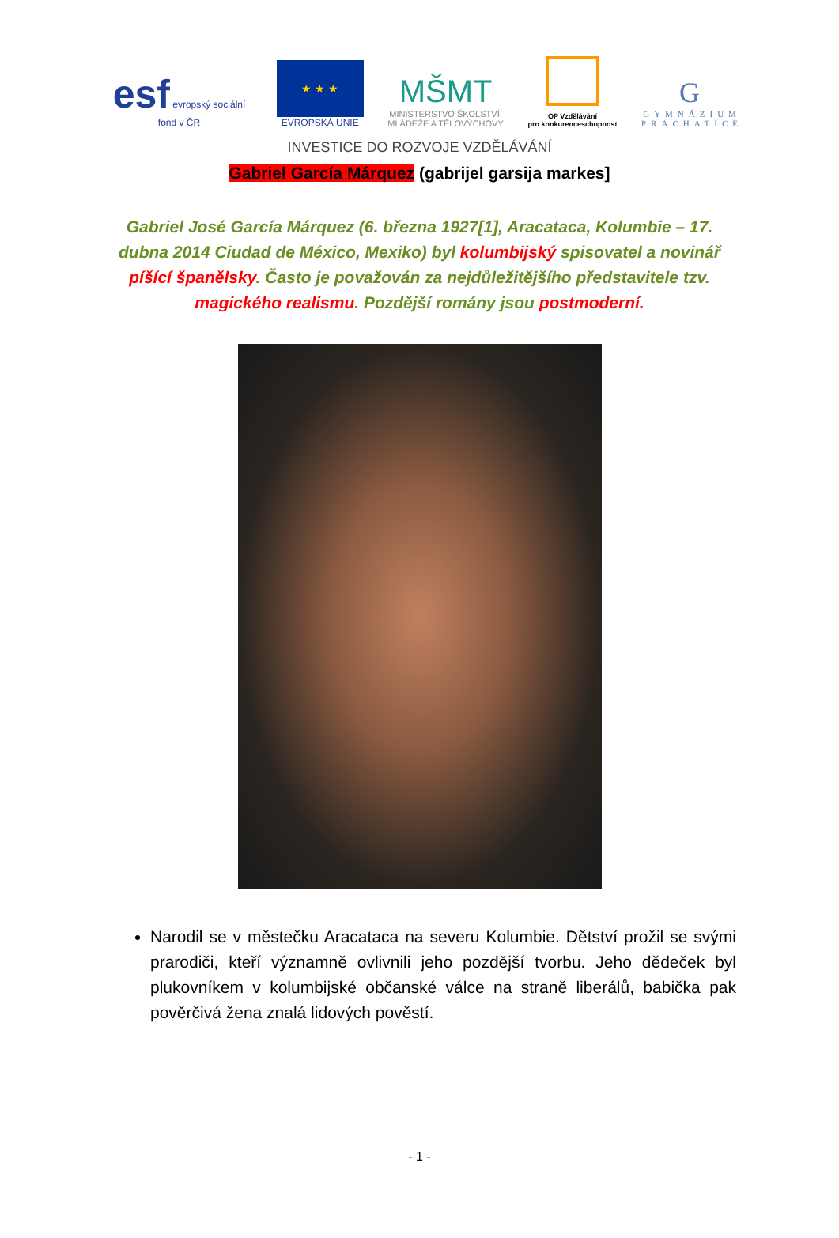esf evropský sociální fond v ČR
★ ★ ★
EVROPSKÁ UNIE
MŠMT
MINISTERSTVO ŠKOLSTVÍ,
MLÁDEŽE A TĚLOVÝCHOVY
OP Vzdělávání
pro konkurenceschopnost
G
GYMNÁZIUM
PRACHATICE
INVESTICE DO ROZVOJE VZDĚLÁVÁNÍ
Gabriel García Márquez (gabrijel garsija markes]
Gabriel José García Márquez (6. března 1927[1], Aracataca, Kolumbie – 17. dubna 2014 Ciudad de México, Mexiko) byl kolumbijský spisovatel a novinář píšící španělsky. Často je považován za nejdůležitějšího představitele tzv. magického realismu. Pozdější romány jsou postmoderní.
Narodil se v městečku Aracataca na severu Kolumbie. Dětství prožil se svými prarodiči, kteří významně ovlivnili jeho pozdější tvorbu. Jeho dědeček byl plukovníkem v kolumbijské občanské válce na straně liberálů, babička pak pověrčivá žena znalá lidových pověstí.
- 1 -